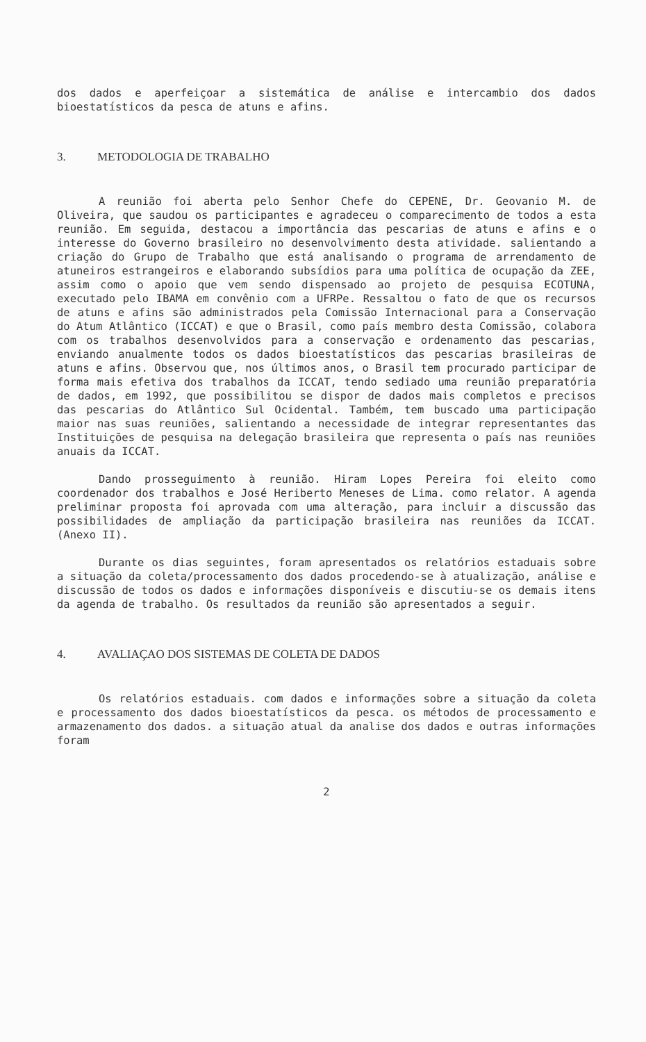dos dados e aperfeiçoar a sistemática de análise e intercambio dos dados bioestatísticos da pesca de atuns e afins.
3. METODOLOGIA DE TRABALHO
A reunião foi aberta pelo Senhor Chefe do CEPENE, Dr. Geovanio M. de Oliveira, que saudou os participantes e agradeceu o comparecimento de todos a esta reunião. Em seguida, destacou a importância das pescarias de atuns e afins e o interesse do Governo brasileiro no desenvolvimento desta atividade. salientando a criação do Grupo de Trabalho que está analisando o programa de arrendamento de atuneiros estrangeiros e elaborando subsídios para uma política de ocupação da ZEE, assim como o apoio que vem sendo dispensado ao projeto de pesquisa ECOTUNA, executado pelo IBAMA em convênio com a UFRPe. Ressaltou o fato de que os recursos de atuns e afins são administrados pela Comissão Internacional para a Conservação do Atum Atlântico (ICCAT) e que o Brasil, como país membro desta Comissão, colabora com os trabalhos desenvolvidos para a conservação e ordenamento das pescarias, enviando anualmente todos os dados bioestatísticos das pescarias brasileiras de atuns e afins. Observou que, nos últimos anos, o Brasil tem procurado participar de forma mais efetiva dos trabalhos da ICCAT, tendo sediado uma reunião preparatória de dados, em 1992, que possibilitou se dispor de dados mais completos e precisos das pescarias do Atlântico Sul Ocidental. Também, tem buscado uma participação maior nas suas reuniões, salientando a necessidade de integrar representantes das Instituições de pesquisa na delegação brasileira que representa o país nas reuniões anuais da ICCAT.
Dando prosseguimento à reunião. Hiram Lopes Pereira foi eleito como coordenador dos trabalhos e José Heriberto Meneses de Lima. como relator. A agenda preliminar proposta foi aprovada com uma alteração, para incluir a discussão das possibilidades de ampliação da participação brasileira nas reuniões da ICCAT. (Anexo II).
Durante os dias seguintes, foram apresentados os relatórios estaduais sobre a situação da coleta/processamento dos dados procedendo-se à atualização, análise e discussão de todos os dados e informações disponíveis e discutiu-se os demais itens da agenda de trabalho. Os resultados da reunião são apresentados a seguir.
4. AVALIAÇAO DOS SISTEMAS DE COLETA DE DADOS
Os relatórios estaduais. com dados e informações sobre a situação da coleta e processamento dos dados bioestatísticos da pesca. os métodos de processamento e armazenamento dos dados. a situação atual da analise dos dados e outras informações foram
2